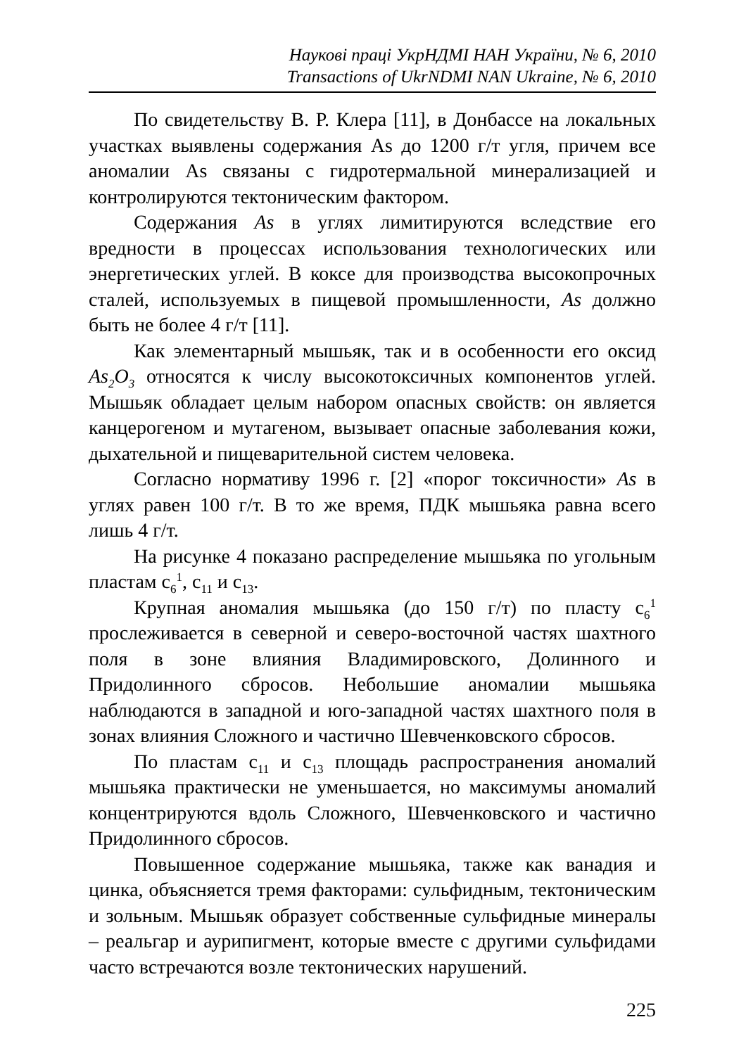Наукові праці УкрНДМІ НАН України, № 6, 2010
Transactions of UkrNDMI NAN Ukraine, № 6, 2010
По свидетельству В. Р. Клера [11], в Донбассе на локальных участках выявлены содержания As до 1200 г/т угля, причем все аномалии As связаны с гидротермальной минерализацией и контролируются тектоническим фактором.
Содержания As в углях лимитируются вследствие его вредности в процессах использования технологических или энергетических углей. В коксе для производства высокопрочных сталей, используемых в пищевой промышленности, As должно быть не более 4 г/т [11].
Как элементарный мышьяк, так и в особенности его оксид As<sub>2</sub>O<sub>3</sub> относятся к числу высокотоксичных компонентов углей. Мышьяк обладает целым набором опасных свойств: он является канцерогеном и мутагеном, вызывает опасные заболевания кожи, дыхательной и пищеварительной систем человека.
Согласно нормативу 1996 г. [2] «порог токсичности» As в углях равен 100 г/т. В то же время, ПДК мышьяка равна всего лишь 4 г/т.
На рисунке 4 показано распределение мышьяка по угольным пластам с<sub>6</sub><sup>1</sup>, с<sub>11</sub> и с<sub>13</sub>.
Крупная аномалия мышьяка (до 150 г/т) по пласту с<sub>6</sub><sup>1</sup> прослеживается в северной и северо-восточной частях шахтного поля в зоне влияния Владимировского, Долинного и Придолинного сбросов. Небольшие аномалии мышьяка наблюдаются в западной и юго-западной частях шахтного поля в зонах влияния Сложного и частично Шевченковского сбросов.
По пластам с<sub>11</sub> и с<sub>13</sub> площадь распространения аномалий мышьяка практически не уменьшается, но максимумы аномалий концентрируются вдоль Сложного, Шевченковского и частично Придолинного сбросов.
Повышенное содержание мышьяка, также как ванадия и цинка, объясняется тремя факторами: сульфидным, тектоническим и зольным. Мышьяк образует собственные сульфидные минералы – реальгар и аурипигмент, которые вместе с другими сульфидами часто встречаются возле тектонических нарушений.
225